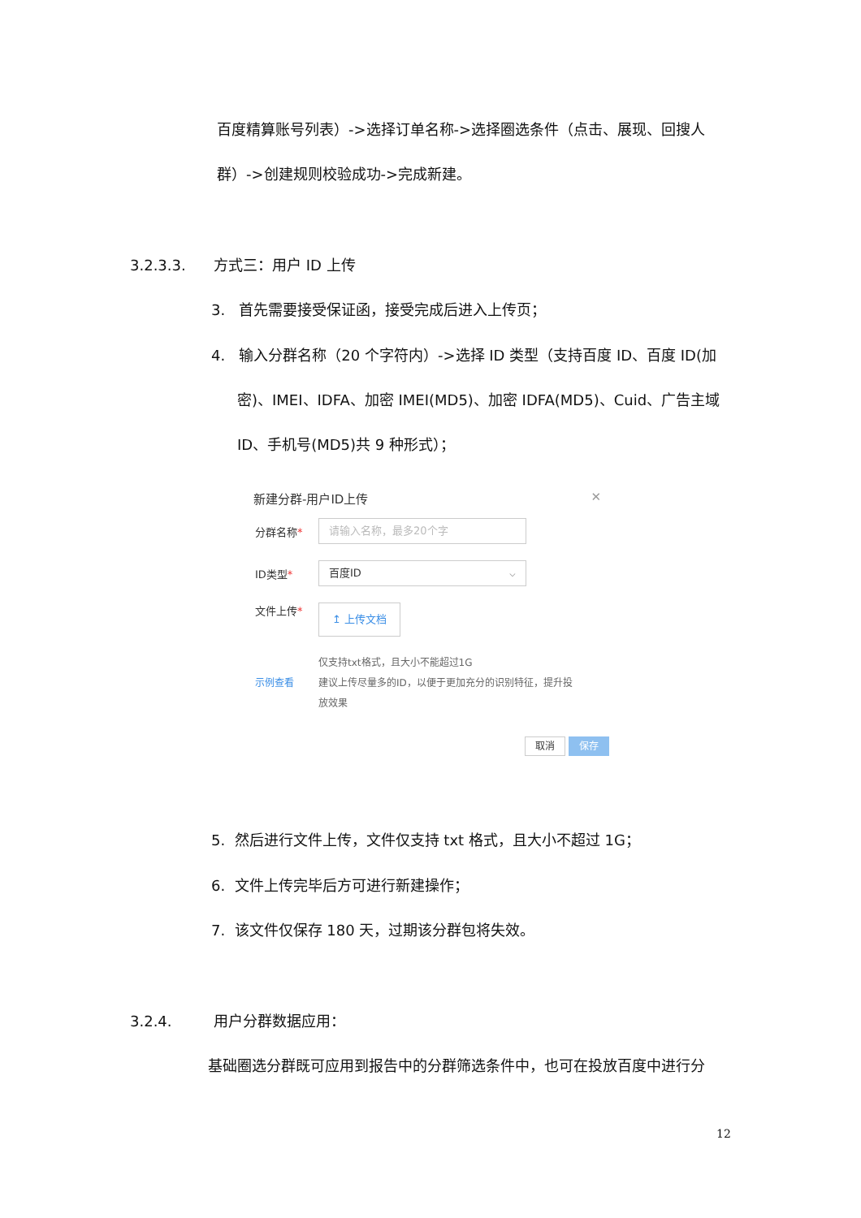百度精算账号列表）->选择订单名称->选择圈选条件（点击、展现、回搜人
群）->创建规则校验成功->完成新建。
3.2.3.3. 方式三：用户 ID 上传
3. 首先需要接受保证函，接受完成后进入上传页；
4. 输入分群名称（20 个字符内）->选择 ID 类型（支持百度 ID、百度 ID(加
密)、IMEI、IDFA、加密 IMEI(MD5)、加密 IDFA(MD5)、Cuid、广告主域
ID、手机号(MD5)共 9 种形式）；
新建分群-用户ID上传 ✕
分群名称*
请输入名称，最多20个字
ID类型*
百度ID ⌵
文件上传*
↥ 上传文档
示例查看
仅支持txt格式，且大小不能超过1G
建议上传尽量多的ID，以便于更加充分的识别特征，提升投
放效果
取消 保存
5. 然后进行文件上传，文件仅支持 txt 格式，且大小不超过 1G；
6. 文件上传完毕后方可进行新建操作；
7. 该文件仅保存 180 天，过期该分群包将失效。
3.2.4. 用户分群数据应用：
基础圈选分群既可应用到报告中的分群筛选条件中，也可在投放百度中进行分
12